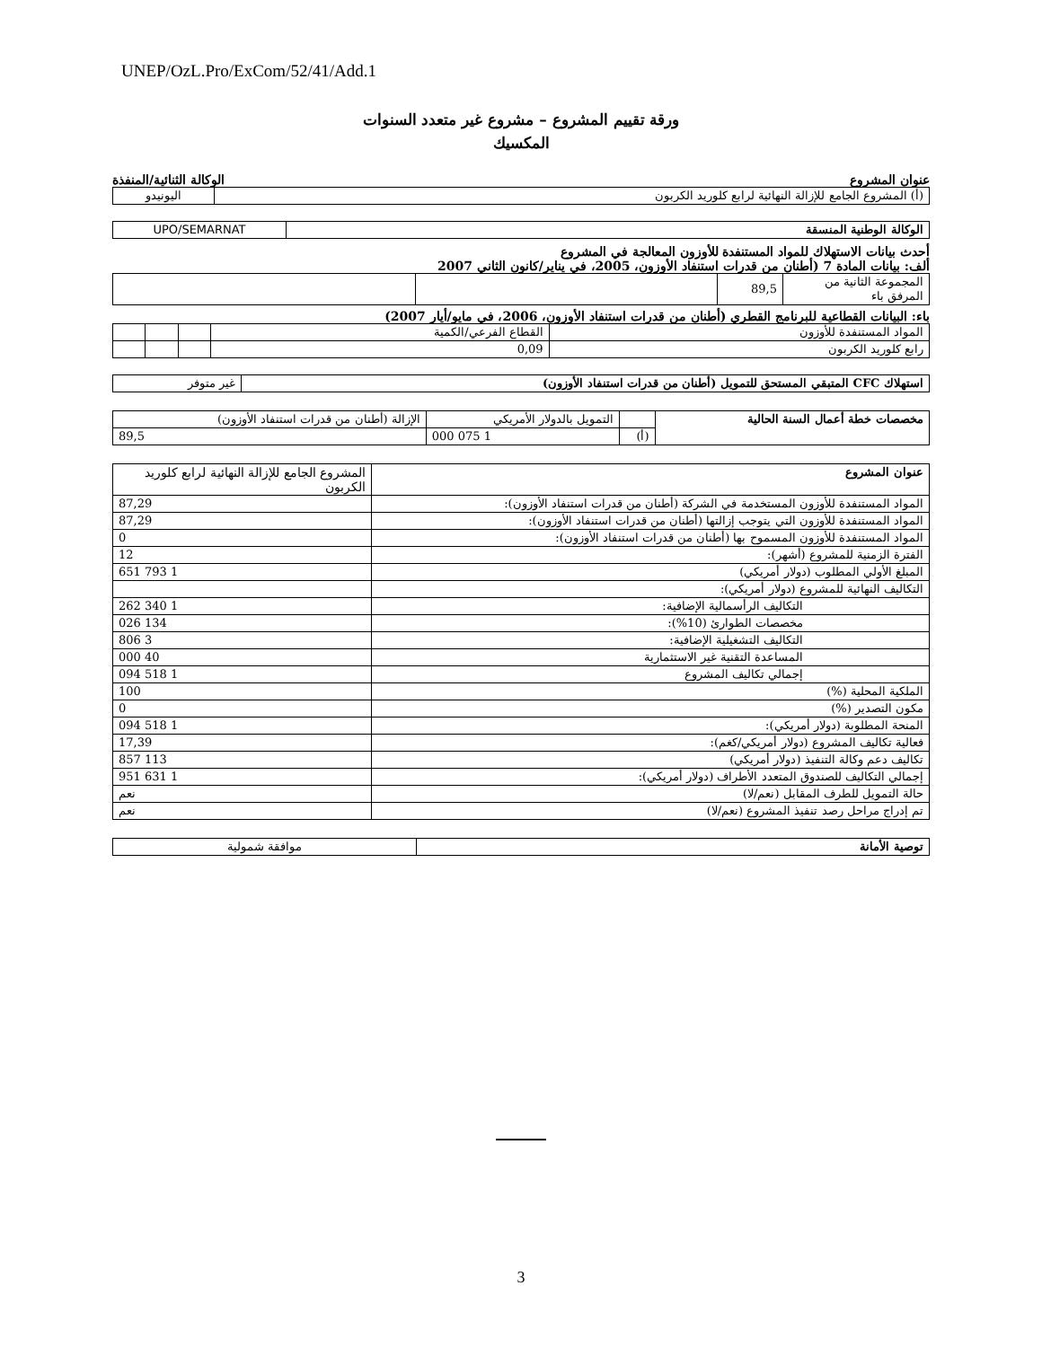UNEP/OzL.Pro/ExCom/52/41/Add.1
ورقة تقييم المشروع – مشروع غير متعدد السنوات
المكسيك
عنوان المشروع الوكالة الثنائية/المنفذة
| (أ) المشروع الجامع للإزالة النهائية لرابع كلوريد الكربون | اليونيدو |
| الوكالة الوطنية المنسقة | UPO/SEMARNAT |
أحدث بيانات الاستهلاك للمواد المستنفدة للأوزون المعالجة في المشروع
ألف: بيانات المادة 7 (أطنان من قدرات استنفاد الأوزون، 2005، في يناير/كانون الثاني 2007
| المجموعة الثانية من المرفق باء | 89,5 | | |
باء: البيانات القطاعية للبرنامج القطري (أطنان من قدرات استنفاد الأوزون، 2006، في مايو/أيار 2007)
| المواد المستنفدة للأوزون | القطاع الفرعي/الكمية | | | |
| رابع كلوريد الكربون | 0,09 | | | |
| استهلاك CFC المتبقي المستحق للتمويل (أطنان من قدرات استنفاد الأوزون) | غير متوفر |
| مخصصات خطة أعمال السنة الحالية | | التمويل بالدولار الأمريكي | الإزالة (أطنان من قدرات استنفاد الأوزون) |
| | (أ) | 1 075 000 | 89,5 |
| عنوان المشروع | المشروع الجامع للإزالة النهائية لرابع كلوريد الكربون |
| المواد المستنفدة للأوزون المستخدمة في الشركة (أطنان من قدرات استنفاد الأوزون): | 87,29 |
| المواد المستنفدة للأوزون التي يتوجب إزالتها (أطنان من قدرات استنفاد الأوزون): | 87,29 |
| المواد المستنفدة للأوزون المسموح بها (أطنان من قدرات استنفاد الأوزون): | 0 |
| الفترة الزمنية للمشروع (أشهر): | 12 |
| المبلغ الأولي المطلوب (دولار أمريكي) | 1 793 651 |
| التكاليف النهائية للمشروع (دولار أمريكي): | |
| التكاليف الرأسمالية الإضافية: | 1 340 262 |
| مخصصات الطوارئ (10%): | 134 026 |
| التكاليف التشغيلية الإضافية: | 3 806 |
| المساعدة التقنية غير الاستثمارية | 40 000 |
| إجمالي تكاليف المشروع | 1 518 094 |
| الملكية المحلية (%) | 100 |
| مكون التصدير (%) | 0 |
| المنحة المطلوبة (دولار أمريكي): | 1 518 094 |
| فعالية تكاليف المشروع (دولار أمريكي/كغم): | 17,39 |
| تكاليف دعم وكالة التنفيذ (دولار أمريكي) | 113 857 |
| إجمالي التكاليف للصندوق المتعدد الأطراف (دولار أمريكي): | 1 631 951 |
| حالة التمويل للطرف المقابل (نعم/لا) | نعم |
| تم إدراج مراحل رصد تنفيذ المشروع (نعم/لا) | نعم |
| توصية الأمانة | موافقة شمولية |
3